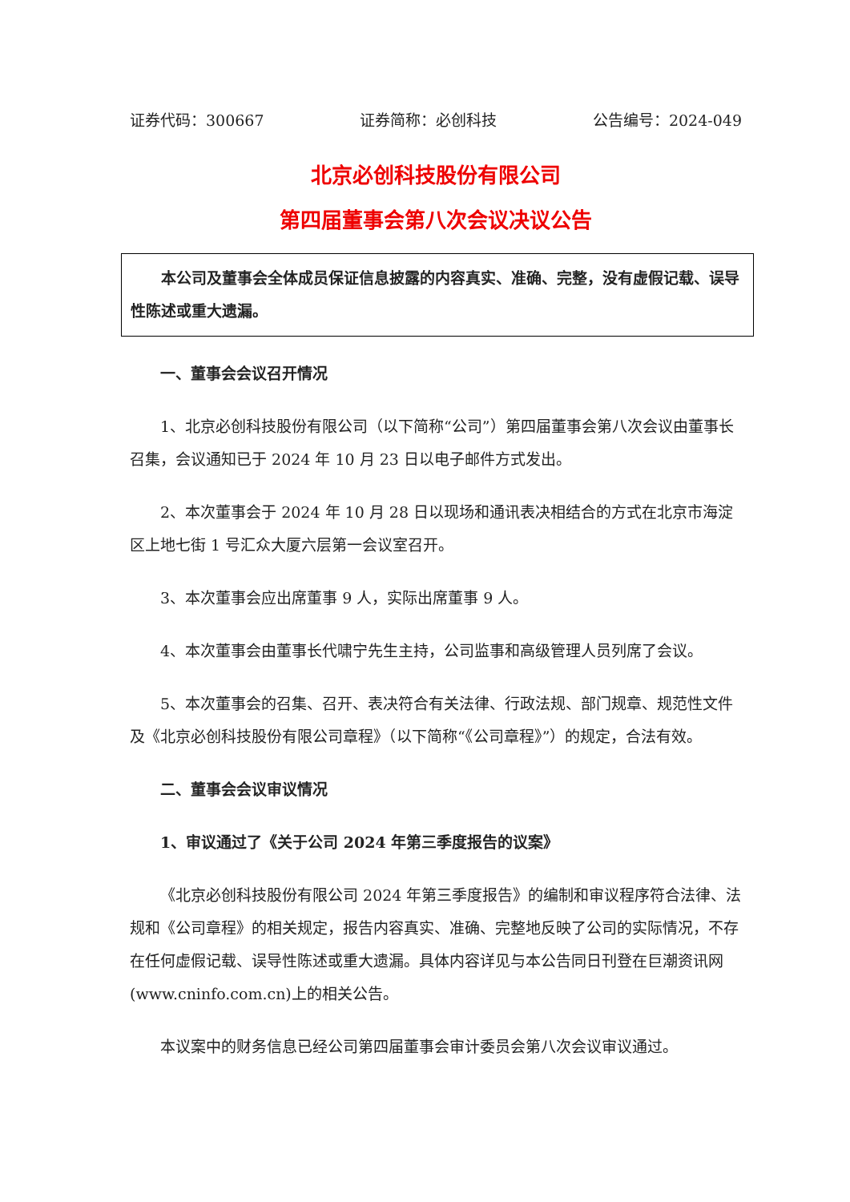证券代码：300667 证券简称：必创科技 公告编号：2024-049
北京必创科技股份有限公司
第四届董事会第八次会议决议公告
本公司及董事会全体成员保证信息披露的内容真实、准确、完整，没有虚假记载、误导性陈述或重大遗漏。
一、董事会会议召开情况
1、北京必创科技股份有限公司（以下简称“公司”）第四届董事会第八次会议由董事长召集，会议通知已于 2024 年 10 月 23 日以电子邮件方式发出。
2、本次董事会于 2024 年 10 月 28 日以现场和通讯表决相结合的方式在北京市海淀区上地七街 1 号汇众大厦六层第一会议室召开。
3、本次董事会应出席董事 9 人，实际出席董事 9 人。
4、本次董事会由董事长代啸宁先生主持，公司监事和高级管理人员列席了会议。
5、本次董事会的召集、召开、表决符合有关法律、行政法规、部门规章、规范性文件及《北京必创科技股份有限公司章程》（以下简称“《公司章程》”）的规定，合法有效。
二、董事会会议审议情况
1、审议通过了《关于公司 2024 年第三季度报告的议案》
《北京必创科技股份有限公司 2024 年第三季度报告》的编制和审议程序符合法律、法规和《公司章程》的相关规定，报告内容真实、准确、完整地反映了公司的实际情况，不存在任何虚假记载、误导性陈述或重大遗漏。具体内容详见与本公告同日刊登在巨潮资讯网(www.cninfo.com.cn)上的相关公告。
本议案中的财务信息已经公司第四届董事会审计委员会第八次会议审议通过。